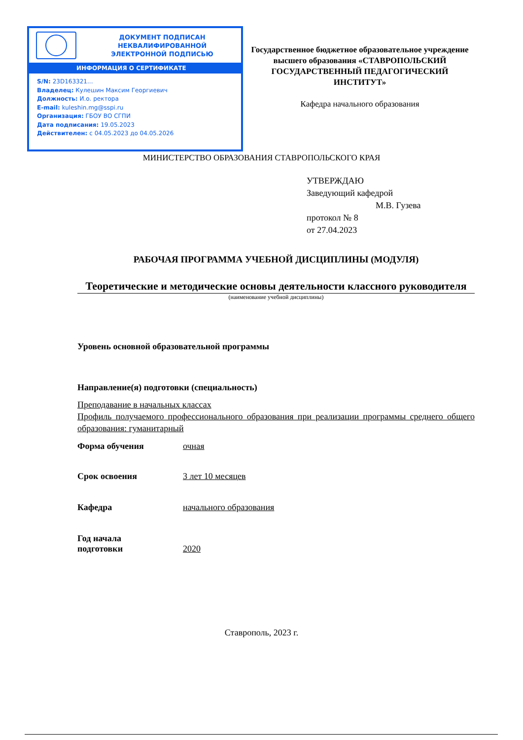ДОКУМЕНТ ПОДПИСАН
НЕКВАЛИФИРОВАННОЙ
ЭЛЕКТРОННОЙ ПОДПИСЬЮ
ИНФОРМАЦИЯ О СЕРТИФИКАТЕ
S/N: 23D163321...
Владелец: Кулешин Максим Георгиевич
Должность: И.о. ректора
E-mail: kuleshin.mg@sspi.ru
Организация: ГБОУ ВО СГПИ
Дата подписания: 19.05.2023
Действителен: с 04.05.2023 до 04.05.2026
МИНИСТЕРСТВО ОБРАЗОВАНИЯ СТАВРОПОЛЬСКОГО КРАЯ
Государственное бюджетное образовательное учреждение высшего образования «СТАВРОПОЛЬСКИЙ ГОСУДАРСТВЕННЫЙ ПЕДАГОГИЧЕСКИЙ ИНСТИТУТ»
Кафедра начального образования
УТВЕРЖДАЮ
Заведующий кафедрой
М.В. Гузева
протокол № 8
от 27.04.2023
РАБОЧАЯ ПРОГРАММА УЧЕБНОЙ ДИСЦИПЛИНЫ (МОДУЛЯ)
Теоретические и методические основы деятельности классного руководителя
(наименование учебной дисциплины)
Уровень основной образовательной программы
Направление(я) подготовки (специальность)
Преподавание в начальных классах
Профиль получаемого профессионального образования при реализации программы среднего общего образования: гуманитарный
Форма обучения очная
Срок освоения 3 лет 10 месяцев
Кафедра начального образования
Год начала
подготовки
2020
Ставрополь, 2023 г.